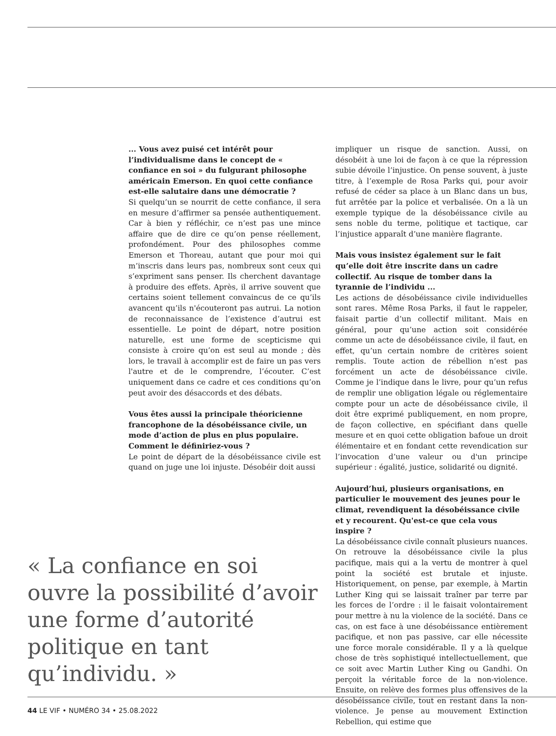... Vous avez puisé cet intérêt pour l’individualisme dans le concept de « confiance en soi » du fulgurant philosophe américain Emerson. En quoi cette confiance est-elle salutaire dans une démocratie ?
Si quelqu’un se nourrit de cette confiance, il sera en mesure d’affirmer sa pensée authentiquement. Car à bien y réfléchir, ce n’est pas une mince affaire que de dire ce qu’on pense réellement, profondément. Pour des philosophes comme Emerson et Thoreau, autant que pour moi qui m’inscris dans leurs pas, nombreux sont ceux qui s’expriment sans penser. Ils cherchent davantage à produire des effets. Après, il arrive souvent que certains soient tellement convaincus de ce qu’ils avancent qu’ils n'écouteront pas autrui. La notion de reconnaissance de l’existence d’autrui est essentielle. Le point de départ, notre position naturelle, est une forme de scepticisme qui consiste à croire qu’on est seul au monde ; dès lors, le travail à accomplir est de faire un pas vers l'autre et de le comprendre, l’écouter. C’est uniquement dans ce cadre et ces conditions qu’on peut avoir des désaccords et des débats.
Vous êtes aussi la principale théoricienne francophone de la désobéissance civile, un mode d’action de plus en plus populaire. Comment le définiriez-vous ?
Le point de départ de la désobéissance civile est quand on juge une loi injuste. Désobéir doit aussi
impliquer un risque de sanction. Aussi, on désobéit à une loi de façon à ce que la répression subie dévoile l’injustice. On pense souvent, à juste titre, à l’exemple de Rosa Parks qui, pour avoir refusé de céder sa place à un Blanc dans un bus, fut arrêtée par la police et verbalisée. On a là un exemple typique de la désobéissance civile au sens noble du terme, politique et tactique, car l’injustice apparaît d’une manière flagrante.
Mais vous insistez également sur le fait qu’elle doit être inscrite dans un cadre collectif. Au risque de tomber dans la tyrannie de l’individu ...
Les actions de désobéissance civile individuelles sont rares. Même Rosa Parks, il faut le rappeler, faisait partie d’un collectif militant. Mais en général, pour qu’une action soit considérée comme un acte de désobéissance civile, il faut, en effet, qu’un certain nombre de critères soient remplis. Toute action de rébellion n’est pas forcément un acte de désobéissance civile. Comme je l’indique dans le livre, pour qu’un refus de remplir une obligation légale ou réglementaire compte pour un acte de désobéissance civile, il doit être exprimé publiquement, en nom propre, de façon collective, en spécifiant dans quelle mesure et en quoi cette obligation bafoue un droit élémentaire et en fondant cette revendication sur l’invocation d’une valeur ou d'un principe supérieur : égalité, justice, solidarité ou dignité.
Aujourd’hui, plusieurs organisations, en particulier le mouvement des jeunes pour le climat, revendiquent la désobéissance civile et y recourent. Qu'est-ce que cela vous inspire ?
La désobéissance civile connaît plusieurs nuances. On retrouve la désobéissance civile la plus pacifique, mais qui a la vertu de montrer à quel point la société est brutale et injuste. Historiquement, on pense, par exemple, à Martin Luther King qui se laissait traîner par terre par les forces de l’ordre : il le faisait volontairement pour mettre à nu la violence de la société. Dans ce cas, on est face à une désobéissance entièrement pacifique, et non pas passive, car elle nécessite une force morale considérable. Il y a là quelque chose de très sophistiqué intellectuellement, que ce soit avec Martin Luther King ou Gandhi. On perçoit la véritable force de la non-violence. Ensuite, on relève des formes plus offensives de la désobéissance civile, tout en restant dans la non-violence. Je pense au mouvement Extinction Rebellion, qui estime que
« La confiance en soi ouvre la possibilité d’avoir une forme d’autorité politique en tant qu’individu. »
44 LE VIF • NUMÉRO 34 • 25.08.2022